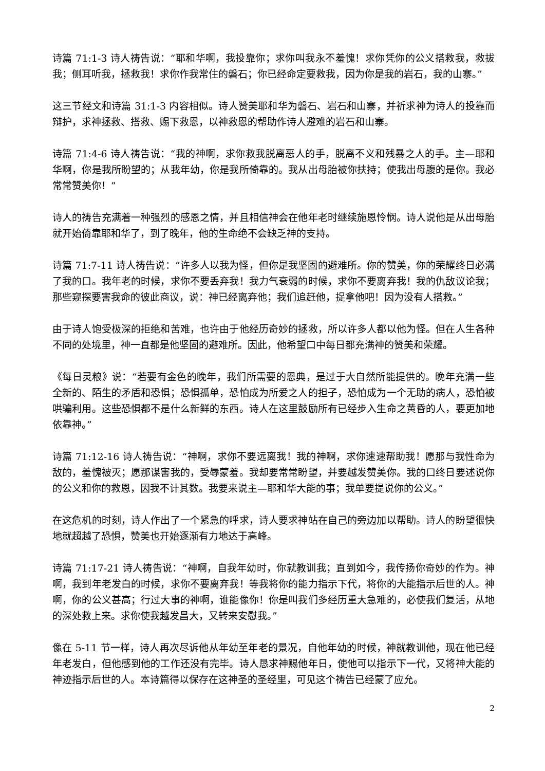诗篇 71:1-3 诗人祷告说：“耶和华啊，我投靠你；求你叫我永不羞愧！求你凭你的公义搭救我，救拔我；侧耳听我，拯救我！求你作我常住的磐石；你已经命定要救我，因为你是我的岩石，我的山寨。”
这三节经文和诗篇 31:1-3 内容相似。诗人赞美耶和华为磐石、岩石和山寨，并祈求神为诗人的投靠而辩护，求神拯救、搭救、赐下救恩，以神救恩的帮助作诗人避难的岩石和山寨。
诗篇 71:4-6 诗人祷告说：“我的神啊，求你救我脱离恶人的手，脱离不义和残暴之人的手。主—耶和华啊，你是我所盼望的；从我年幼，你是我所倚靠的。我从出母胎被你扶持；使我出母腹的是你。我必常常赞美你！”
诗人的祷告充满着一种强烈的感恩之情，并且相信神会在他年老时继续施恩怜悯。诗人说他是从出母胎就开始倚靠耶和华了，到了晚年，他的生命绝不会缺乏神的支持。
诗篇 71:7-11 诗人祷告说：“许多人以我为怪，但你是我坚固的避难所。你的赞美，你的荣耀终日必满了我的口。我年老的时候，求你不要丢弃我！我力气衰弱的时候，求你不要离弃我！我的仇敌议论我；那些窥探要害我命的彼此商议，说：神已经离弃他；我们追赶他，捉拿他吧！因为没有人搭救。”
由于诗人饱受极深的拒绝和苦难，也许由于他经历奇妙的拯救，所以许多人都以他为怪。但在人生各种不同的处境里，神一直都是他坚固的避难所。因此，他希望口中每日都充满神的赞美和荣耀。
《每日灵粮》说：“若要有金色的晚年，我们所需要的恩典，是过于大自然所能提供的。晚年充满一些全新的、陌生的矛盾和恐惧；恐惧孤单，恐怕成为所爱之人的担子，恐怕成为一个无助的病人，恐怕被哄骗利用。这些恐惧都不是什么新鲜的东西。诗人在这里鼓励所有已经步入生命之黄昏的人，要更加地依靠神。”
诗篇 71:12-16 诗人祷告说：“神啊，求你不要远离我！我的神啊，求你速速帮助我！愿那与我性命为敌的，羞愧被灭；愿那谋害我的，受辱蒙羞。我却要常常盼望，并要越发赞美你。我的口终日要述说你的公义和你的救恩，因我不计其数。我要来说主—耶和华大能的事；我单要提说你的公义。”
在这危机的时刻，诗人作出了一个紧急的呼求，诗人要求神站在自己的旁边加以帮助。诗人的盼望很快地就超越了恐惧，赞美也开始逐渐有力地达于高峰。
诗篇 71:17-21 诗人祷告说：“神啊，自我年幼时，你就教训我；直到如今，我传扬你奇妙的作为。神啊，我到年老发白的时候，求你不要离弃我！等我将你的能力指示下代，将你的大能指示后世的人。神啊，你的公义甚高；行过大事的神啊，谁能像你！你是叫我们多经历重大急难的，必使我们复活，从地的深处救上来。求你使我越发昌大，又转来安慰我。”
像在 5-11 节一样，诗人再次尽诉他从年幼至年老的景况，自他年幼的时候，神就教训他，现在他已经年老发白，但他感到他的工作还没有完毕。诗人恳求神赐他年日，使他可以指示下一代，又将神大能的神迹指示后世的人。本诗篇得以保存在这神圣的圣经里，可见这个祷告已经蒙了应允。
2